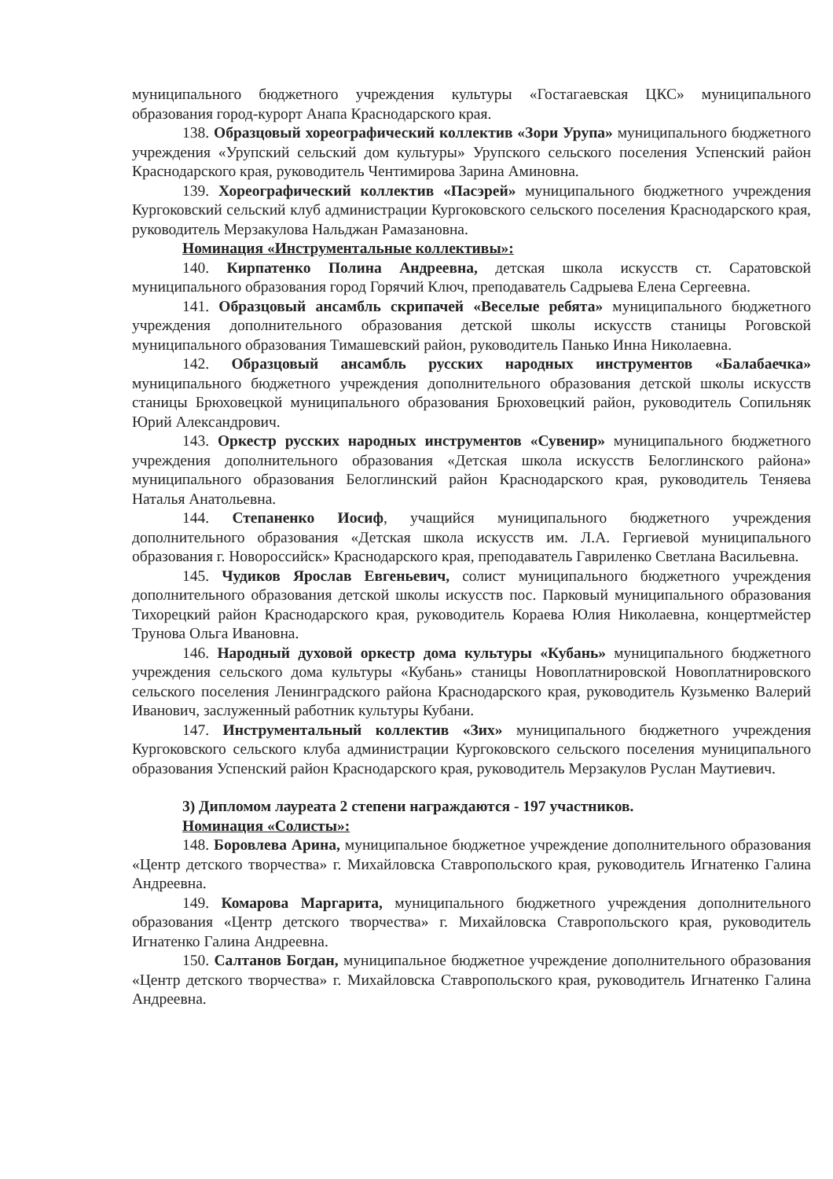муниципального бюджетного учреждения культуры «Гостагаевская ЦКС» муниципального образования город-курорт Анапа Краснодарского края.
138. Образцовый хореографический коллектив «Зори Урупа» муниципального бюджетного учреждения «Урупский сельский дом культуры» Урупского сельского поселения Успенский район Краснодарского края, руководитель Чентимирова Зарина Аминовна.
139. Хореографический коллектив «Пасэрей» муниципального бюджетного учреждения Кургоковский сельский клуб администрации Кургоковского сельского поселения Краснодарского края, руководитель Мерзакулова Нальджан Рамазановна.
Номинация «Инструментальные коллективы»:
140. Кирпатенко Полина Андреевна, детская школа искусств ст. Саратовской муниципального образования город Горячий Ключ, преподаватель Садрыева Елена Сергеевна.
141. Образцовый ансамбль скрипачей «Веселые ребята» муниципального бюджетного учреждения дополнительного образования детской школы искусств станицы Роговской муниципального образования Тимашевский район, руководитель Панько Инна Николаевна.
142. Образцовый ансамбль русских народных инструментов «Балабаечка» муниципального бюджетного учреждения дополнительного образования детской школы искусств станицы Брюховецкой муниципального образования Брюховецкий район, руководитель Сопильняк Юрий Александрович.
143. Оркестр русских народных инструментов «Сувенир» муниципального бюджетного учреждения дополнительного образования «Детская школа искусств Белоглинского района» муниципального образования Белоглинский район Краснодарского края, руководитель Теняева Наталья Анатольевна.
144. Степаненко Иосиф, учащийся муниципального бюджетного учреждения дополнительного образования «Детская школа искусств им. Л.А. Гергиевой муниципального образования г. Новороссийск» Краснодарского края, преподаватель Гавриленко Светлана Васильевна.
145. Чудиков Ярослав Евгеньевич, солист муниципального бюджетного учреждения дополнительного образования детской школы искусств пос. Парковый муниципального образования Тихорецкий район Краснодарского края, руководитель Кораева Юлия Николаевна, концертмейстер Трунова Ольга Ивановна.
146. Народный духовой оркестр дома культуры «Кубань» муниципального бюджетного учреждения сельского дома культуры «Кубань» станицы Новоплатнировской Новоплатнировского сельского поселения Ленинградского района Краснодарского края, руководитель Кузьменко Валерий Иванович, заслуженный работник культуры Кубани.
147. Инструментальный коллектив «Зих» муниципального бюджетного учреждения Кургоковского сельского клуба администрации Кургоковского сельского поселения муниципального образования Успенский район Краснодарского края, руководитель Мерзакулов Руслан Маутиевич.
3) Дипломом лауреата 2 степени награждаются - 197 участников.
Номинация «Солисты»:
148. Боровлева Арина, муниципальное бюджетное учреждение дополнительного образования «Центр детского творчества» г. Михайловска Ставропольского края, руководитель Игнатенко Галина Андреевна.
149. Комарова Маргарита, муниципального бюджетного учреждения дополнительного образования «Центр детского творчества» г. Михайловска Ставропольского края, руководитель Игнатенко Галина Андреевна.
150. Салтанов Богдан, муниципальное бюджетное учреждение дополнительного образования «Центр детского творчества» г. Михайловска Ставропольского края, руководитель Игнатенко Галина Андреевна.